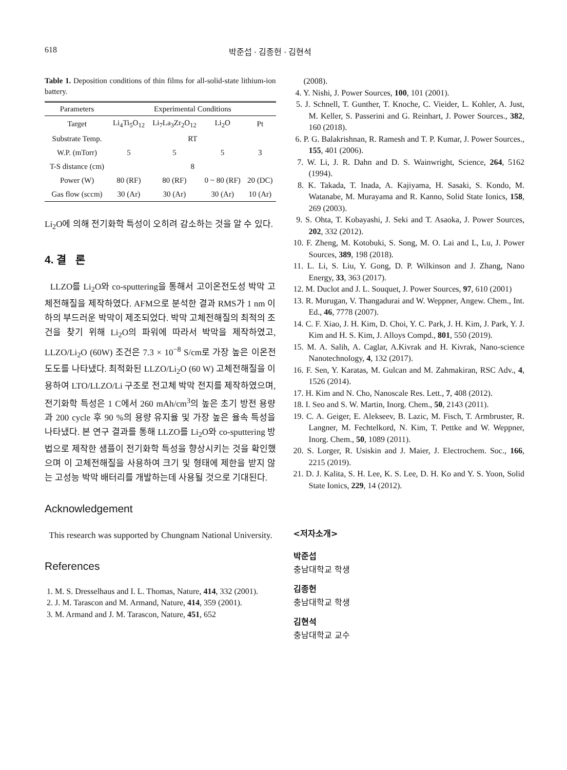618 박준섭 · 김종헌 · 김현석
Table 1. Deposition conditions of thin films for all-solid-state lithium-ion battery.
| Parameters | Experimental Conditions | | | |
| --- | --- | --- | --- | --- |
| Target | Li<sub>4</sub>Ti<sub>5</sub>O<sub>12</sub> | Li<sub>7</sub>La<sub>3</sub>Zr<sub>2</sub>O<sub>12</sub> | Li<sub>2</sub>O | Pt |
| Substrate Temp. | RT | | | |
| W.P. (mTorr) | 5 | 5 | 5 | 3 |
| T-S distance (cm) | 8 | | | |
| Power (W) | 80 (RF) | 80 (RF) | 0 ~ 80 (RF) | 20 (DC) |
| Gas flow (sccm) | 30 (Ar) | 30 (Ar) | 30 (Ar) | 10 (Ar) |
Li<sub>2</sub>O에 의해 전기화학 특성이 오히려 감소하는 것을 알 수 있다.
4. 결 론
LLZO를 Li<sub>2</sub>O와 co-sputtering을 통해서 고이온전도성 박막 고체전해질을 제작하였다. AFM으로 분석한 결과 RMS가 1 nm 이하의 부드러운 박막이 제조되었다. 박막 고체전해질의 최적의 조건을 찾기 위해 Li<sub>2</sub>O의 파워에 따라서 박막을 제작하였고, LLZO/Li<sub>2</sub>O (60W) 조건은 7.3 × 10<sup>−8</sup> S/cm로 가장 높은 이온전도도를 나타냈다. 최적화된 LLZO/Li<sub>2</sub>O (60 W) 고체전해질을 이용하여 LTO/LLZO/Li 구조로 전고체 박막 전지를 제작하였으며, 전기화학 특성은 1 C에서 260 mAh/cm<sup>3</sup>의 높은 초기 방전 용량과 200 cycle 후 90 %의 용량 유지율 및 가장 높은 율속 특성을 나타냈다. 본 연구 결과를 통해 LLZO를 Li<sub>2</sub>O와 co-sputtering 방법으로 제작한 샘플이 전기화학 특성을 향상시키는 것을 확인했으며 이 고체전해질을 사용하여 크기 및 형태에 제한을 받지 않는 고성능 박막 배터리를 개발하는데 사용될 것으로 기대된다.
Acknowledgement
This research was supported by Chungnam National University.
References
1. M. S. Dresselhaus and I. L. Thomas, Nature, 414, 332 (2001).
2. J. M. Tarascon and M. Armand, Nature, 414, 359 (2001).
3. M. Armand and J. M. Tarascon, Nature, 451, 652
(2008).
4. Y. Nishi, J. Power Sources, 100, 101 (2001).
5. J. Schnell, T. Gunther, T. Knoche, C. Vieider, L. Kohler, A. Just, M. Keller, S. Passerini and G. Reinhart, J. Power Sources., 382, 160 (2018).
6. P. G. Balakrishnan, R. Ramesh and T. P. Kumar, J. Power Sources., 155, 401 (2006).
7. W. Li, J. R. Dahn and D. S. Wainwright, Science, 264, 5162 (1994).
8. K. Takada, T. Inada, A. Kajiyama, H. Sasaki, S. Kondo, M. Watanabe, M. Murayama and R. Kanno, Solid State Ionics, 158, 269 (2003).
9. S. Ohta, T. Kobayashi, J. Seki and T. Asaoka, J. Power Sources, 202, 332 (2012).
10. F. Zheng, M. Kotobuki, S. Song, M. O. Lai and L, Lu, J. Power Sources, 389, 198 (2018).
11. L. Li, S. Liu, Y. Gong, D. P. Wilkinson and J. Zhang, Nano Energy, 33, 363 (2017).
12. M. Duclot and J. L. Souquet, J. Power Sources, 97, 610 (2001)
13. R. Murugan, V. Thangadurai and W. Weppner, Angew. Chem., Int. Ed., 46, 7778 (2007).
14. C. F. Xiao, J. H. Kim, D. Choi, Y. C. Park, J. H. Kim, J. Park, Y. J. Kim and H. S. Kim, J. Alloys Compd., 801, 550 (2019).
15. M. A. Salih, A. Caglar, A.Kivrak and H. Kivrak, Nano-science Nanotechnology, 4, 132 (2017).
16. F. Sen, Y. Karatas, M. Gulcan and M. Zahmakiran, RSC Adv., 4, 1526 (2014).
17. H. Kim and N. Cho, Nanoscale Res. Lett., 7, 408 (2012).
18. I. Seo and S. W. Martin, Inorg. Chem., 50, 2143 (2011).
19. C. A. Geiger, E. Alekseev, B. Lazic, M. Fisch, T. Armbruster, R. Langner, M. Fechtelkord, N. Kim, T. Pettke and W. Weppner, Inorg. Chem., 50, 1089 (2011).
20. S. Lorger, R. Usiskin and J. Maier, J. Electrochem. Soc., 166, 2215 (2019).
21. D. J. Kalita, S. H. Lee, K. S. Lee, D. H. Ko and Y. S. Yoon, Solid State Ionics, 229, 14 (2012).
<저자소개>
박준섭
충남대학교 학생
김종헌
충남대학교 학생
김현석
충남대학교 교수